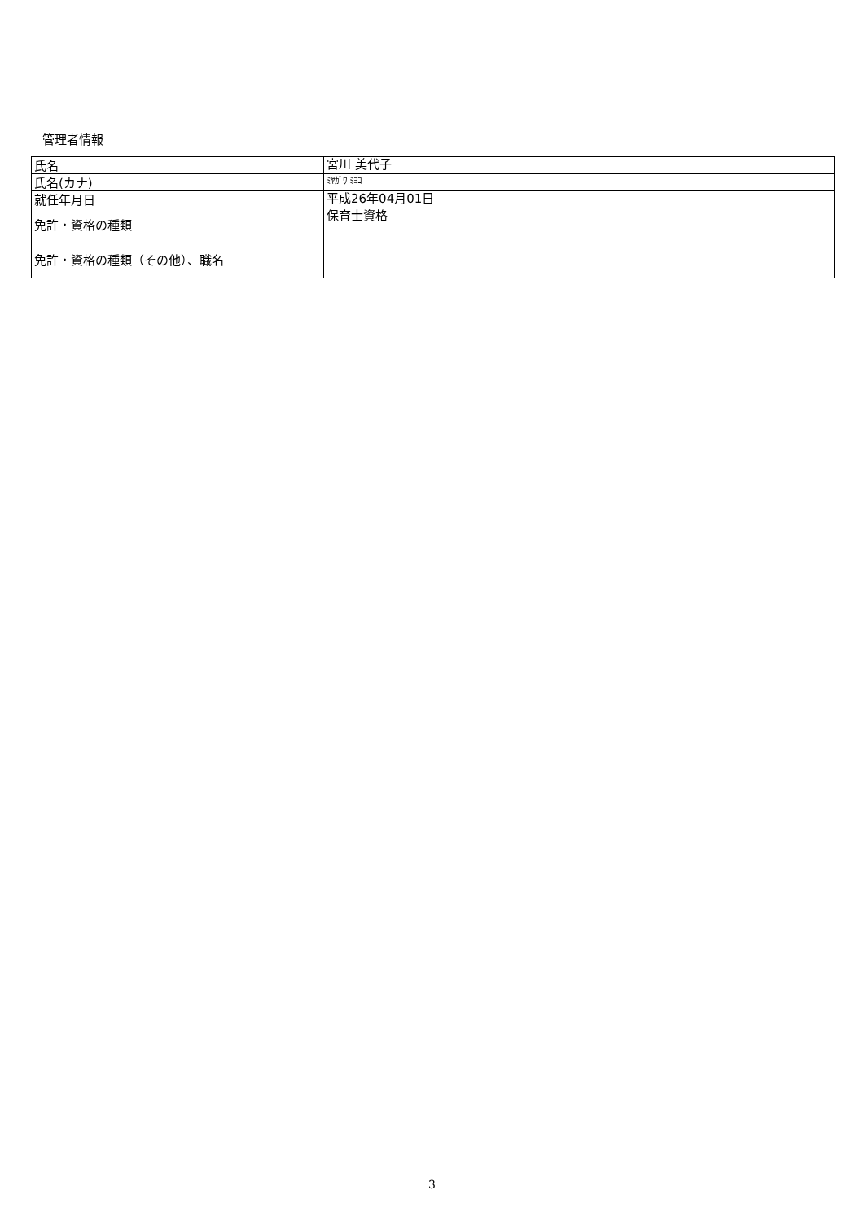管理者情報
| 氏名 | 宮川 美代子 |
| 氏名(カナ) | ﾐﾔｶﾞﾜ ﾐﾖｺ |
| 就任年月日 | 平成26年04月01日 |
| 免許・資格の種類 | 保育士資格 |
| 免許・資格の種類（その他）、職名 | |
3